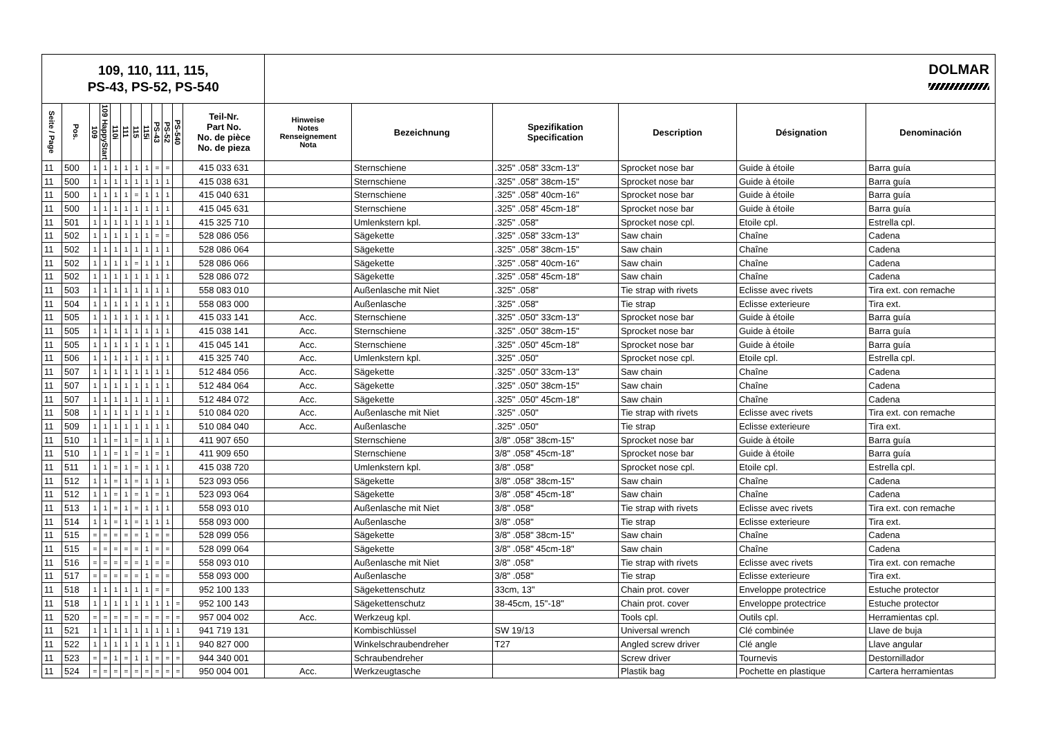| 109, 110, 111, 115, PS-43, PS-52, PS-540 | | | | | | | | | | | | DOLMAR | | | | | |
| Seite / Page | Pos. | 109 | 109 HappyStart | 110i | 111 | 115 | 115i | PS-43 | PS-52 | PS-540 | Teil-Nr. Part No. No. de pièce No. de pieza | Hinweise Notes Renseignement Nota | Bezeichnung | Spezifikation Specification | Description | Désignation | Denominación |
| 11 | 500 | 1 | 1 | 1 | 1 | 1 | 1 | = | = | | 415 033 631 | | Sternschiene | .325" .058" 33cm-13" | Sprocket nose bar | Guide à étoile | Barra guía |
| 11 | 500 | 1 | 1 | 1 | 1 | 1 | 1 | 1 | 1 | | 415 038 631 | | Sternschiene | .325" .058" 38cm-15" | Sprocket nose bar | Guide à étoile | Barra guía |
| 11 | 500 | 1 | 1 | 1 | 1 | = | 1 | 1 | 1 | | 415 040 631 | | Sternschiene | .325" .058" 40cm-16" | Sprocket nose bar | Guide à étoile | Barra guía |
| 11 | 500 | 1 | 1 | 1 | 1 | 1 | 1 | 1 | 1 | | 415 045 631 | | Sternschiene | .325" .058" 45cm-18" | Sprocket nose bar | Guide à étoile | Barra guía |
| 11 | 501 | 1 | 1 | 1 | 1 | 1 | 1 | 1 | 1 | | 415 325 710 | | Umlenkstern kpl. | .325" .058" | Sprocket nose cpl. | Etoile cpl. | Estrella cpl. |
| 11 | 502 | 1 | 1 | 1 | 1 | 1 | 1 | = | = | | 528 086 056 | | Sägekette | .325" .058" 33cm-13" | Saw chain | Chaîne | Cadena |
| 11 | 502 | 1 | 1 | 1 | 1 | 1 | 1 | 1 | 1 | | 528 086 064 | | Sägekette | .325" .058" 38cm-15" | Saw chain | Chaîne | Cadena |
| 11 | 502 | 1 | 1 | 1 | 1 | = | 1 | 1 | 1 | | 528 086 066 | | Sägekette | .325" .058" 40cm-16" | Saw chain | Chaîne | Cadena |
| 11 | 502 | 1 | 1 | 1 | 1 | 1 | 1 | 1 | 1 | | 528 086 072 | | Sägekette | .325" .058" 45cm-18" | Saw chain | Chaîne | Cadena |
| 11 | 503 | 1 | 1 | 1 | 1 | 1 | 1 | 1 | 1 | | 558 083 010 | | Außenlasche mit Niet | .325" .058" | Tie strap with rivets | Eclisse avec rivets | Tira ext. con remache |
| 11 | 504 | 1 | 1 | 1 | 1 | 1 | 1 | 1 | 1 | | 558 083 000 | | Außenlasche | .325" .058" | Tie strap | Eclisse exterieure | Tira ext. |
| 11 | 505 | 1 | 1 | 1 | 1 | 1 | 1 | 1 | 1 | | 415 033 141 | Acc. | Sternschiene | .325" .050" 33cm-13" | Sprocket nose bar | Guide à étoile | Barra guía |
| 11 | 505 | 1 | 1 | 1 | 1 | 1 | 1 | 1 | 1 | | 415 038 141 | Acc. | Sternschiene | .325" .050" 38cm-15" | Sprocket nose bar | Guide à étoile | Barra guía |
| 11 | 505 | 1 | 1 | 1 | 1 | 1 | 1 | 1 | 1 | | 415 045 141 | Acc. | Sternschiene | .325" .050" 45cm-18" | Sprocket nose bar | Guide à étoile | Barra guía |
| 11 | 506 | 1 | 1 | 1 | 1 | 1 | 1 | 1 | 1 | | 415 325 740 | Acc. | Umlenkstern kpl. | .325" .050" | Sprocket nose cpl. | Etoile cpl. | Estrella cpl. |
| 11 | 507 | 1 | 1 | 1 | 1 | 1 | 1 | 1 | 1 | | 512 484 056 | Acc. | Sägekette | .325" .050" 33cm-13" | Saw chain | Chaîne | Cadena |
| 11 | 507 | 1 | 1 | 1 | 1 | 1 | 1 | 1 | 1 | | 512 484 064 | Acc. | Sägekette | .325" .050" 38cm-15" | Saw chain | Chaîne | Cadena |
| 11 | 507 | 1 | 1 | 1 | 1 | 1 | 1 | 1 | 1 | | 512 484 072 | Acc. | Sägekette | .325" .050" 45cm-18" | Saw chain | Chaîne | Cadena |
| 11 | 508 | 1 | 1 | 1 | 1 | 1 | 1 | 1 | 1 | | 510 084 020 | Acc. | Außenlasche mit Niet | .325" .050" | Tie strap with rivets | Eclisse avec rivets | Tira ext. con remache |
| 11 | 509 | 1 | 1 | 1 | 1 | 1 | 1 | 1 | 1 | | 510 084 040 | Acc. | Außenlasche | .325" .050" | Tie strap | Eclisse exterieure | Tira ext. |
| 11 | 510 | 1 | 1 | = | 1 | = | 1 | 1 | 1 | | 411 907 650 | | Sternschiene | 3/8" .058" 38cm-15" | Sprocket nose bar | Guide à étoile | Barra guía |
| 11 | 510 | 1 | 1 | = | 1 | = | 1 | = | 1 | | 411 909 650 | | Sternschiene | 3/8" .058" 45cm-18" | Sprocket nose bar | Guide à étoile | Barra guía |
| 11 | 511 | 1 | 1 | = | 1 | = | 1 | 1 | 1 | | 415 038 720 | | Umlenkstern kpl. | 3/8" .058" | Sprocket nose cpl. | Etoile cpl. | Estrella cpl. |
| 11 | 512 | 1 | 1 | = | 1 | = | 1 | 1 | 1 | | 523 093 056 | | Sägekette | 3/8" .058" 38cm-15" | Saw chain | Chaîne | Cadena |
| 11 | 512 | 1 | 1 | = | 1 | = | 1 | = | 1 | | 523 093 064 | | Sägekette | 3/8" .058" 45cm-18" | Saw chain | Chaîne | Cadena |
| 11 | 513 | 1 | 1 | = | 1 | = | 1 | 1 | 1 | | 558 093 010 | | Außenlasche mit Niet | 3/8" .058" | Tie strap with rivets | Eclisse avec rivets | Tira ext. con remache |
| 11 | 514 | 1 | 1 | = | 1 | = | 1 | 1 | 1 | | 558 093 000 | | Außenlasche | 3/8" .058" | Tie strap | Eclisse exterieure | Tira ext. |
| 11 | 515 | = | = | = | = | = | 1 | = | = | | 528 099 056 | | Sägekette | 3/8" .058" 38cm-15" | Saw chain | Chaîne | Cadena |
| 11 | 515 | = | = | = | = | = | 1 | = | = | | 528 099 064 | | Sägekette | 3/8" .058" 45cm-18" | Saw chain | Chaîne | Cadena |
| 11 | 516 | = | = | = | = | = | 1 | = | = | | 558 093 010 | | Außenlasche mit Niet | 3/8" .058" | Tie strap with rivets | Eclisse avec rivets | Tira ext. con remache |
| 11 | 517 | = | = | = | = | = | 1 | = | = | | 558 093 000 | | Außenlasche | 3/8" .058" | Tie strap | Eclisse exterieure | Tira ext. |
| 11 | 518 | 1 | 1 | 1 | 1 | 1 | 1 | = | = | | 952 100 133 | | Sägekettenschutz | 33cm, 13" | Chain prot. cover | Enveloppe protectrice | Estuche protector |
| 11 | 518 | 1 | 1 | 1 | 1 | 1 | 1 | 1 | 1 | = | 952 100 143 | | Sägekettenschutz | 38-45cm, 15"-18" | Chain prot. cover | Enveloppe protectrice | Estuche protector |
| 11 | 520 | = | = | = | = | = | = | = | = | = | 957 004 002 | Acc. | Werkzeug kpl. | | Tools cpl. | Outils cpl. | Herramientas cpl. |
| 11 | 521 | 1 | 1 | 1 | 1 | 1 | 1 | 1 | 1 | 1 | 941 719 131 | | Kombischlüssel | SW 19/13 | Universal wrench | Clé combinée | Llave de buja |
| 11 | 522 | 1 | 1 | 1 | 1 | 1 | 1 | 1 | 1 | 1 | 940 827 000 | | Winkelschraubendreher | T27 | Angled screw driver | Clé angle | Llave angular |
| 11 | 523 | = | = | 1 | = | 1 | 1 | = | = | = | 944 340 001 | | Schraubendreher | | Screw driver | Tournevis | Destornillador |
| 11 | 524 | = | = | = | = | = | = | = | = | = | 950 004 001 | Acc. | Werkzeugtasche | | Plastik bag | Pochette en plastique | Cartera herramientas |